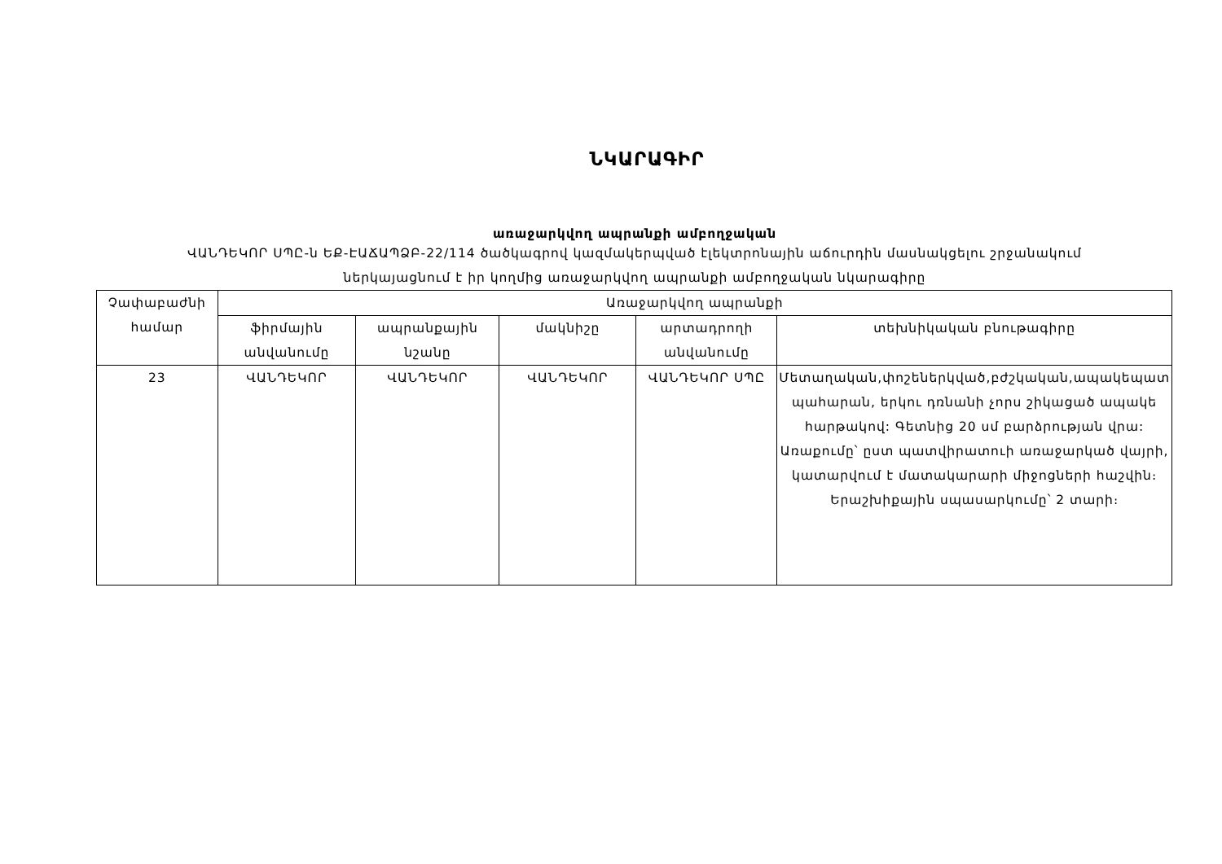ՆԿԱՐԱԳԻՐ
առաջարկվող ապրանքի ամբողջական
ՎԱՆԴԵԿՈՐ ՍՊԸ-ն ԵՔ-ԷԱՃԱՊՁԲ-22/114 ծածկագրով կազմակերպված էլեկտրոնային աճուրդին մասնակցելու շրջանակում
ներկայացնում է իր կողմից առաջարկվող ապրանքի ամբողջական նկարագիրը
| Չափաբաժնի համար | Առաջարկվող ապրանքի | | | | |
| --- | --- | --- | --- | --- | --- |
| | ֆիրմային անվանումը | ապրանքային նշանը | մակնիշը | արտադրողի անվանումը | տեխնիկական բնութագիրը |
| 23 | ՎԱՆԴԵԿՈՐ | ՎԱՆԴԵԿՈՐ | ՎԱՆԴԵԿՈՐ | ՎԱՆԴԵԿՈՐ ՍՊԸ | Մետաղական,փոշեներկված,բժշկական,ապակեպատ պահարան, երկու դռնանի չորս շիկացած ապակե հարթակով: Գետնից 20 սմ բարձրության վրա: Առաքումը՝ ըստ պատվիրատուի առաջարկած վայրի, կատարվում է մատակարարի միջոցների հաշվին։ Երաշխիքային սպասարկումը՝ 2 տարի։ |